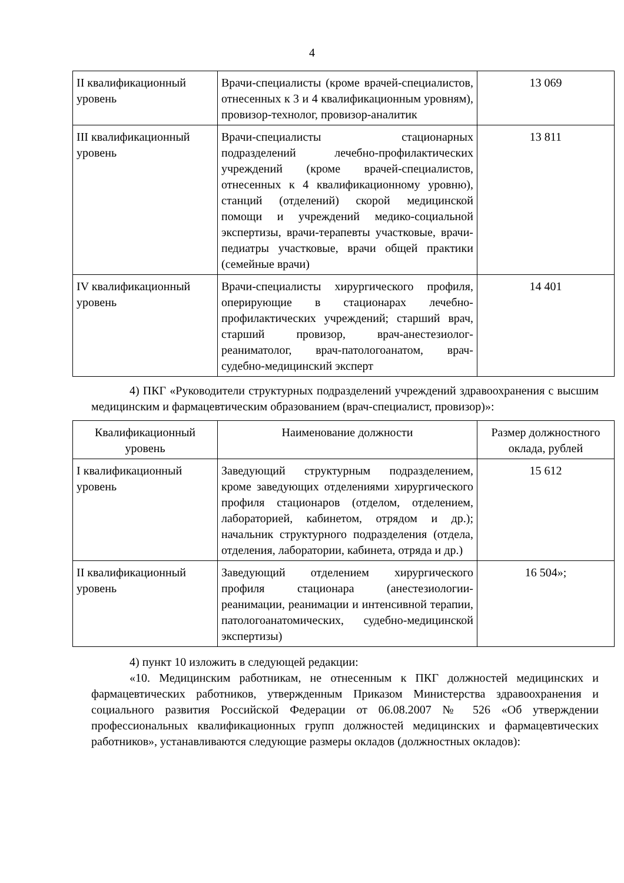4
| II квалификационный уровень | Врачи-специалисты (кроме врачей-специалистов, отнесенных к 3 и 4 квалификационным уровням), провизор-технолог, провизор-аналитик | 13 069 |
| III квалификационный уровень | Врачи-специалисты стационарных подразделений лечебно-профилактических учреждений (кроме врачей-специалистов, отнесенных к 4 квалификационному уровню), станций (отделений) скорой медицинской помощи и учреждений медико-социальной экспертизы, врачи-терапевты участковые, врачи-педиатры участковые, врачи общей практики (семейные врачи) | 13 811 |
| IV квалификационный уровень | Врачи-специалисты хирургического профиля, оперирующие в стационарах лечебно-профилактических учреждений; старший врач, старший провизор, врач-анестезиолог-реаниматолог, врач-патологоанатом, врач-судебно-медицинский эксперт | 14 401 |
4) ПКГ «Руководители структурных подразделений учреждений здравоохранения с высшим медицинским и фармацевтическим образованием (врач-специалист, провизор)»:
| Квалификационный уровень | Наименование должности | Размер должностного оклада, рублей |
| --- | --- | --- |
| I квалификационный уровень | Заведующий структурным подразделением, кроме заведующих отделениями хирургического профиля стационаров (отделом, отделением, лабораторией, кабинетом, отрядом и др.); начальник структурного подразделения (отдела, отделения, лаборатории, кабинета, отряда и др.) | 15 612 |
| II квалификационный уровень | Заведующий отделением хирургического профиля стационара (анестезиологии-реанимации, реанимации и интенсивной терапии, патологоанатомических, судебно-медицинской экспертизы) | 16 504»; |
4) пункт 10 изложить в следующей редакции:
«10. Медицинским работникам, не отнесенным к ПКГ должностей медицинских и фармацевтических работников, утвержденным Приказом Министерства здравоохранения и социального развития Российской Федерации от 06.08.2007 № 526 «Об утверждении профессиональных квалификационных групп должностей медицинских и фармацевтических работников», устанавливаются следующие размеры окладов (должностных окладов):